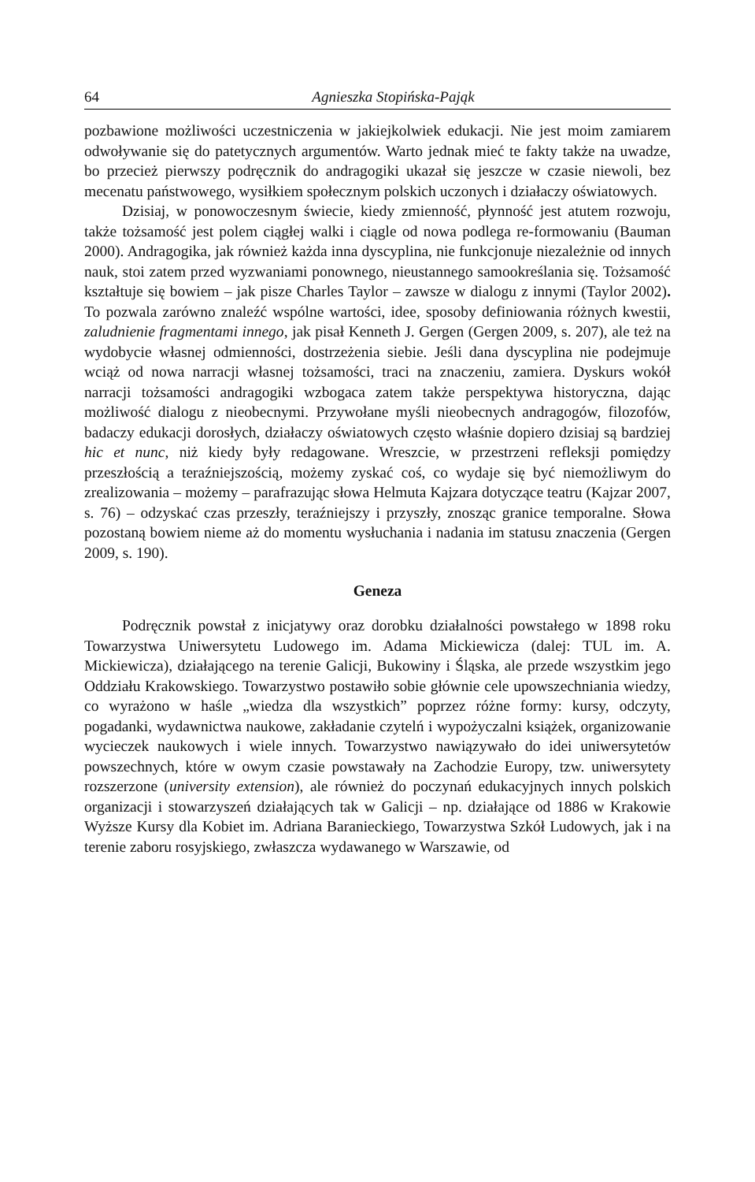64 Agnieszka Stopińska-Pająk
pozbawione możliwości uczestniczenia w jakiejkolwiek edukacji. Nie jest moim zamiarem odwoływanie się do patetycznych argumentów. Warto jednak mieć te fakty także na uwadze, bo przecież pierwszy podręcznik do andragogiki ukazał się jeszcze w czasie niewoli, bez mecenatu państwowego, wysiłkiem społecznym polskich uczonych i działaczy oświatowych.
Dzisiaj, w ponowoczesnym świecie, kiedy zmienność, płynność jest atutem rozwoju, także tożsamość jest polem ciągłej walki i ciągle od nowa podlega re-formowaniu (Bauman 2000). Andragogika, jak również każda inna dyscyplina, nie funkcjonuje niezależnie od innych nauk, stoi zatem przed wyzwaniami ponownego, nieustannego samookreślania się. Tożsamość kształtuje się bowiem – jak pisze Charles Taylor – zawsze w dialogu z innymi (Taylor 2002). To pozwala zarówno znaleźć wspólne wartości, idee, sposoby definiowania różnych kwestii, zaludnienie fragmentami innego, jak pisał Kenneth J. Gergen (Gergen 2009, s. 207), ale też na wydobycie własnej odmienności, dostrzeżenia siebie. Jeśli dana dyscyplina nie podejmuje wciąż od nowa narracji własnej tożsamości, traci na znaczeniu, zamiera. Dyskurs wokół narracji tożsamości andragogiki wzbogaca zatem także perspektywa historyczna, dając możliwość dialogu z nieobecnymi. Przywołane myśli nieobecnych andragogów, filozofów, badaczy edukacji dorosłych, działaczy oświatowych często właśnie dopiero dzisiaj są bardziej hic et nunc, niż kiedy były redagowane. Wreszcie, w przestrzeni refleksji pomiędzy przeszłością a teraźniejszością, możemy zyskać coś, co wydaje się być niemożliwym do zrealizowania – możemy – parafrazując słowa Helmuta Kajzara dotyczące teatru (Kajzar 2007, s. 76) – odzyskać czas przeszły, teraźniejszy i przyszły, znosząc granice temporalne. Słowa pozostaną bowiem nieme aż do momentu wysłuchania i nadania im statusu znaczenia (Gergen 2009, s. 190).
Geneza
Podręcznik powstał z inicjatywy oraz dorobku działalności powstałego w 1898 roku Towarzystwa Uniwersytetu Ludowego im. Adama Mickiewicza (dalej: TUL im. A. Mickiewicza), działającego na terenie Galicji, Bukowiny i Śląska, ale przede wszystkim jego Oddziału Krakowskiego. Towarzystwo postawiło sobie głównie cele upowszechniania wiedzy, co wyrażono w haśle „wiedza dla wszystkich” poprzez różne formy: kursy, odczyty, pogadanki, wydawnictwa naukowe, zakładanie czytelń i wypożyczalni książek, organizowanie wycieczek naukowych i wiele innych. Towarzystwo nawiązywało do idei uniwersytetów powszechnych, które w owym czasie powstawały na Zachodzie Europy, tzw. uniwersytety rozszerzone (university extension), ale również do poczynań edukacyjnych innych polskich organizacji i stowarzyszeń działających tak w Galicji – np. działające od 1886 w Krakowie Wyższe Kursy dla Kobiet im. Adriana Baranieckiego, Towarzystwa Szkół Ludowych, jak i na terenie zaboru rosyjskiego, zwłaszcza wydawanego w Warszawie, od